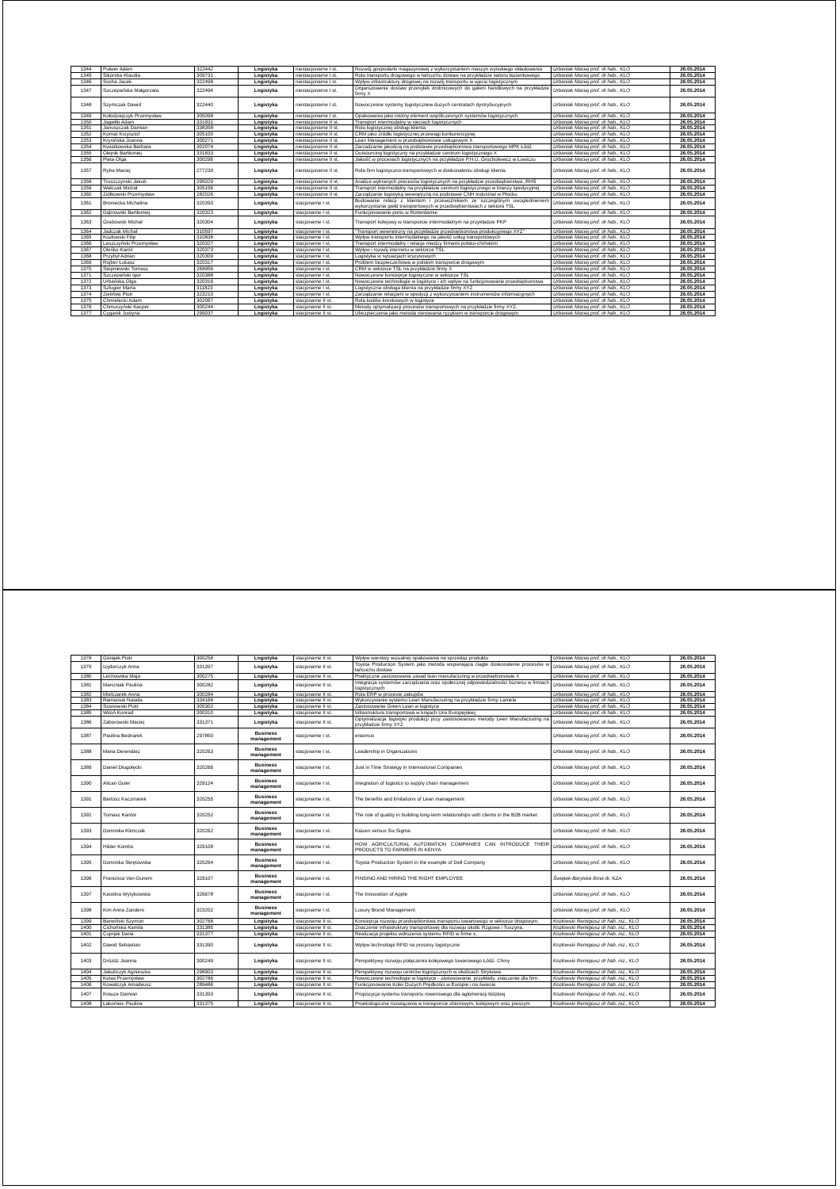| 1344 | Pulwer Adam | 322442 | Logistyka | niestacjonarne I st. | Rozwój gospodarki magazynowej z wykorzystaniem maszyn wysokiego składowania | Urbaniak Maciej prof. dr hab., KLO | 26.05.2014 |
| 1345 | Sikorska Klaudia | 309731 | Logistyka | niestacjonarne I st. | Rola transportu drogowego w łańcuchu dostaw na przykładzie salonu łazienkowego | Urbaniak Maciej prof. dr hab., KLO | 26.05.2014 |
| 1346 | Socha Jacek | 322498 | Logistyka | niestacjonarne I st. | Wpływ infrastruktury drogowej na rozwój transportu w ujęciu logistycznym | Urbaniak Maciej prof. dr hab., KLO | 26.05.2014 |
| 1347 | Szczepańska Małgorzata | 322494 | Logistyka | niestacjonarne I st. | Organizowanie dostaw przesyłek drobnicowych do galerii handlowych na przykładzie firmy X | Urbaniak Maciej prof. dr hab., KLO | 26.05.2014 |
| 1348 | Szymczak Dawid | 322440 | Logistyka | niestacjonarne I st. | Nowoczesne systemy logistycznew dużych centralach dystrybucyjnych | Urbaniak Maciej prof. dr hab., KLO | 26.05.2014 |
| 1349 | Kołodziejczyk Przemysław | 305098 | Logistyka | niestacjonarne I st. | Opakowania jako istotny element współczesnych systemów logistycznych | Urbaniak Maciej prof. dr hab., KLO | 26.05.2014 |
| 1350 | Jagiełło Adam | 331831 | Logistyka | niestacjonarne II st. | Transport intermodalny w sieciach logistycznych | Urbaniak Maciej prof. dr hab., KLO | 26.05.2014 |
| 1351 | Januszczak Damian | 338358 | Logistyka | niestacjonarne II st. | Rola logistycznej obsługi klienta | Urbaniak Maciej prof. dr hab., KLO | 26.05.2014 |
| 1352 | Kornat Krzysztof | 305100 | Logistyka | niestacjonarne II st. | CRM jako źródło logistycznej przewagi konkurencyjnej | Urbaniak Maciej prof. dr hab., KLO | 26.05.2014 |
| 1353 | Krysińska Joanna | 300271 | Logistyka | niestacjonarne II st. | Lean Management w przedsiębiorstwie usługowym X | Urbaniak Maciej prof. dr hab., KLO | 26.05.2014 |
| 1354 | Kwiatkowska Barbara | 302074 | Logistyka | niestacjonarne II st. | Zarzadzanie jakością na podstawie przedsiębiorstwa transportowego MPK Łódź | Urbaniak Maciej prof. dr hab., KLO | 26.05.2014 |
| 1355 | Olejnik Bartłomiej | 331833 | Logistyka | niestacjonarne II st. | Outsourcing logistyczny na przykładzie centrum logistycznego X | Urbaniak Maciej prof. dr hab., KLO | 26.05.2014 |
| 1356 | Pieta Olga | 300296 | Logistyka | niestacjonarne II st. | Jakość w procesach logistycznych na przykładzie P.H.U. Grocholewicz w Łowiczu | Urbaniak Maciej prof. dr hab., KLO | 26.05.2014 |
| 1357 | Ryba Maciej | 277239 | Logistyka | niestacjonarne II st. | Rola firm logistyczno-transportowych w doskonaleniu obsługi klienta | Urbaniak Maciej prof. dr hab., KLO | 26.05.2014 |
| 1358 | Truszczynski Jakub | 295029 | Logistyka | niestacjonarne II st. | Analiza wybranych procesów logistycznych na przykładzie przedsiębiorstwa „RHS | Urbaniak Maciej prof. dr hab., KLO | 26.05.2014 |
| 1359 | Walczak Michał | 305156 | Logistyka | niestacjonarne II st. | Transport intermodalny na przykładzie centrum logistycznego w branży spedycyjnej | Urbaniak Maciej prof. dr hab., KLO | 26.05.2014 |
| 1360 | Ziółkowski Przemysław | 282026 | Logistyka | niestacjonarne II st. | Zarządzanie logistyką wewnętrzną na podstawie CNH Industrial w Płocku | Urbaniak Maciej prof. dr hab., KLO | 26.05.2014 |
| 1361 | Broniecka Michalina | 320393 | Logistyka | stacjonarne I st. | Budowanie relacji z klientem i przewoźnikiem ze szczególnym uwzglednieniem wykorzystania giełd transportowych w przedsiębiorstwach z sektora TSL | Urbaniak Maciej prof. dr hab., KLO | 26.05.2014 |
| 1362 | Dąbrowski Bartłomiej | 320323 | Logistyka | stacjonarne I st. | Funkcjonowanie portu w Rotterdamie | Urbaniak Maciej prof. dr hab., KLO | 26.05.2014 |
| 1363 | Grabowski Michał | 320304 | Logistyka | stacjonarne I st. | Transport kolejowy w transporcie intermodalnym na przykładzie PKP | Urbaniak Maciej prof. dr hab., KLO | 26.05.2014 |
| 1364 | Jadczak Michał | 310597 | Logistyka | stacjonarne I st. | "Transport wewnętrzny na przykładzie przedsiębiorstwa produkcyjnego XYZ" | Urbaniak Maciej prof. dr hab., KLO | 26.05.2014 |
| 1365 | Kozłowski Filip | 310838 | Logistyka | stacjonarne I st. | Wpływ transportu intermodalnego na jakość usług transportowych | Urbaniak Maciej prof. dr hab., KLO | 26.05.2014 |
| 1366 | Leszczyński Przemysław | 320327 | Logistyka | stacjonarne I st. | Transport intermodalny i relacje miedzy firmami polsko-chińskimi | Urbaniak Maciej prof. dr hab., KLO | 26.05.2014 |
| 1367 | Oleśko Kamil | 320373 | Logistyka | stacjonarne I st. | Wpływ i rozwój internetu w sektorze TSL | Urbaniak Maciej prof. dr hab., KLO | 26.05.2014 |
| 1368 | Przybył Adrian | 320309 | Logistyka | stacjonarne I st. | Logistyka w sytuacjach kryzysowych | Urbaniak Maciej prof. dr hab., KLO | 26.05.2014 |
| 1369 | Rojber Łukasz | 320317 | Logistyka | stacjonarne I st. | Problem bezpieczeństwa w polskim transporcie drogowym | Urbaniak Maciej prof. dr hab., KLO | 26.05.2014 |
| 1370 | Stepniewski Tomasz | 268956 | Logistyka | stacjonarne I st. | CRM w sektorze TSL na przykładzie firmy X | Urbaniak Maciej prof. dr hab., KLO | 26.05.2014 |
| 1371 | Szczepański Igor | 320388 | Logistyka | stacjonarne I st. | Nowoczesne koncepcje logistyczne w sektorze TSL | Urbaniak Maciej prof. dr hab., KLO | 26.05.2014 |
| 1372 | Urbańska Olga | 320316 | Logistyka | stacjonarne I st. | Nowoczesne technologie w logistyce i ich wpływ na funkcjonowanie przedsiębiorstwa | Urbaniak Maciej prof. dr hab., KLO | 26.05.2014 |
| 1373 | Szfugier Marta | 311823 | Logistyka | stacjonarne I st. | Logistyczna obsługa klienta na przykładzie firmy XYZ | Urbaniak Maciej prof. dr hab., KLO | 26.05.2014 |
| 1374 | Zieliński Piotr | 323210 | Logistyka | stacjonarne I st. | Zarządzanie relacjami w spedycji z wykorzystaniem instrumentów informacyjnych | Urbaniak Maciej prof. dr hab., KLO | 26.05.2014 |
| 1375 | Chmielecki Adam | 302067 | Logistyka | stacjonarne II st. | Rola kodów kreskowych w logistyce | Urbaniak Maciej prof. dr hab., KLO | 26.05.2014 |
| 1376 | Chmurzyński Kacper | 300244 | Logistyka | stacjonarne II st. | Metody optymalizacji procesów transportowych na przykładzie firmy XYZ. | Urbaniak Maciej prof. dr hab., KLO | 26.05.2014 |
| 1377 | Cyganik Justyna | 299037 | Logistyka | stacjonarne II st. | Ubezpieczenia jako metoda sterowania ryzykiem w transporcie drogowym | Urbaniak Maciej prof. dr hab., KLO | 26.05.2014 |
| 1378 | Górajek Piotr | 300258 | Logistyka | stacjonarne II st. | Wpływ warstwy wizualnej opakowania na sprzedaż produktu | Urbaniak Maciej prof. dr hab., KLO | 26.05.2014 |
| 1379 | Izydorczyk Anna | 331397 | Logistyka | stacjonarne II st. | Toyota Production System jako metoda wspierająca ciągłe doskonalenie procesów w łańcuchu dostaw | Urbaniak Maciej prof. dr hab., KLO | 26.05.2014 |
| 1380 | Lechowska Maja | 300275 | Logistyka | stacjonarne II st. | Praktyczne zastosowanie zasad lean manufacturing w przedsiębiorstwie X | Urbaniak Maciej prof. dr hab., KLO | 26.05.2014 |
| 1381 | Marciniak Paulina | 300282 | Logistyka | stacjonarne II st. | Integracja systemów zarządzania oraz społecznej odpowiedzialności biznesu w firmach logistycznych | Urbaniak Maciej prof. dr hab., KLO | 26.05.2014 |
| 1382 | Mielczarek Anna | 300284 | Logistyka | stacjonarne II st. | Rola ERP w procesie zakupów | Urbaniak Maciej prof. dr hab., KLO | 26.05.2014 |
| 1383 | Ramaniuk Natalia | 334168 | Logistyka | stacjonarne II st. | Wykorzystanie systemu Lean Manufacturing na przykładzie firmy Lamela | Urbaniak Maciej prof. dr hab., KLO | 26.05.2014 |
| 1384 | Sosnowski Piotr | 300302 | Logistyka | stacjonarne II st. | Zastosowanie Green Lean w logistyce | Urbaniak Maciej prof. dr hab., KLO | 26.05.2014 |
| 1385 | Witoń Konrad | 300310 | Logistyka | stacjonarne II st. | Infrastruktura transportowa w krajach Unii Europejskiej | Urbaniak Maciej prof. dr hab., KLO | 26.05.2014 |
| 1386 | Zaborowski Maciej | 331371 | Logistyka | stacjonarne II st. | Optymalizacja logistyki produkcji przy zastosowanuiu metody Leen Manufacturing na przykładzie firmy XYZ | Urbaniak Maciej prof. dr hab., KLO | 26.05.2014 |
| 1387 | Paulina Bednarek | 297850 | Business management | stacjonarne I st. | erasmus | Urbaniak Maciej prof. dr hab., KLO | 26.05.2014 |
| 1388 | Maria Derendarz | 320263 | Business management | stacjonarne I st. | Leadership in Organizations | Urbaniak Maciej prof. dr hab., KLO | 26.05.2014 |
| 1389 | Daniel Długołęcki | 320266 | Business management | stacjonarne I st. | Just in Time Strategy in International Companies | Urbaniak Maciej prof. dr hab., KLO | 26.05.2014 |
| 1390 | Alican Guler | 329124 | Business management | stacjonarne I st. | Integration of logistics to supply chain management | Urbaniak Maciej prof. dr hab., KLO | 26.05.2014 |
| 1391 | Bartosz Kaczmarek | 320255 | Business management | stacjonarne I st. | The benefits and limitations of Lean management | Urbaniak Maciej prof. dr hab., KLO | 26.05.2014 |
| 1392 | Tomasz Kantor | 320252 | Business management | stacjonarne I st. | The role of quality in building long-term relationships with clients in the B2B market | Urbaniak Maciej prof. dr hab., KLO | 26.05.2014 |
| 1393 | Dominika Klimczak | 320262 | Business management | stacjonarne I st. | Kaizen versus Six Sigma | Urbaniak Maciej prof. dr hab., KLO | 26.05.2014 |
| 1394 | Hilder Kombo | 329108 | Business management | stacjonarne I st. | HOW AGRICULTURAL AUTOMATION COMPANIES CAN INTRODUCE THEIR PRODUCTS TO FARMERS IN KENYA | Urbaniak Maciej prof. dr hab., KLO | 26.05.2014 |
| 1395 | Dominika Skrętowska | 320264 | Business management | stacjonarne I st. | Toyota Production System in the example of Dell Company | Urbaniak Maciej prof. dr hab., KLO | 26.05.2014 |
| 1396 | Francisca Van-Dunem | 329107 | Business management | stacjonarne I st. | FINDING AND HIRING THE RIGHT EMPLOYEE | Świątek-Barylska Ilona dr, KZA | 26.05.2014 |
| 1397 | Karolina Wytykowska | 326678 | Business management | stacjonarne I st. | The Innovation of Apple | Urbaniak Maciej prof. dr hab., KLO | 26.05.2014 |
| 1398 | Kim Anna Zanders | 323202 | Business management | stacjonarne I st. | Luxury Brand Management | Urbaniak Maciej prof. dr hab., KLO | 26.05.2014 |
| 1399 | Barwiński Szymon | 302768 | Logistyka | stacjonarne II st. | Koncepcja rozwoju przedsiębiorstwa transportu towarowego w sektorze drogowym. | Kozłowski Remigiusz dr hab. inż., KLO | 26.05.2014 |
| 1400 | Cichońska Kamila | 331385 | Logistyka | stacjonarne II st. | Znaczenie infrastruktury transportowej dla rozwoju okolic Rzgowa i Tuszyna. | Kozłowski Remigiusz dr hab. inż., KLO | 26.05.2014 |
| 1401 | Cuprjak Daria | 331377 | Logistyka | stacjonarne II st. | Realizacja projektu wdrożenia systemu RFID w firme x. | Kozłowski Remigiusz dr hab. inż., KLO | 26.05.2014 |
| 1402 | Dawid Sebastian | 331390 | Logistyka | stacjonarne II st. | Wpływ technologii RFID na procesy logistyczne | Kozłowski Remigiusz dr hab. inż., KLO | 26.05.2014 |
| 1403 | Dróżdż Joanna | 300249 | Logistyka | stacjonarne II st. | Perspektywy rozwoju połączenia kolejowego towarowego Łódź- Chiny | Kozłowski Remigiusz dr hab. inż., KLO | 26.05.2014 |
| 1404 | Jakubczyk Agnieszka | 298903 | Logistyka | stacjonarne II st. | Perspektywy rozwoju centrów logistycznych w okolicach Strykowa | Kozłowski Remigiusz dr hab. inż., KLO | 26.05.2014 |
| 1405 | Kotas Przemysław | 302786 | Logistyka | stacjonarne II st. | Nowoczesne technologie w logistyce - zastosowanie, przykłady, znaczenie dla firm. | Kozłowski Remigiusz dr hab. inż., KLO | 26.05.2014 |
| 1406 | Kowalczyk Amadeusz | 289486 | Logistyka | stacjonarne II st. | Funkcjonowanie Kolei Dużych Prędkości w Europie i na świecie | Kozłowski Remigiusz dr hab. inż., KLO | 26.05.2014 |
| 1407 | Krauze Damian | 331393 | Logistyka | stacjonarne II st. | Propozycja systemu transportu rowerowego dla aglomeracji łódzkiej | Kozłowski Remigiusz dr hab. inż., KLO | 26.05.2014 |
| 1408 | Łakomiec Paulina | 331375 | Logistyka | stacjonarne II st. | Proekologiczne rozwiązania w transporcie zbiorowym, kolejowym oraz pieszym | Kozłowski Remigiusz dr hab. inż., KLO | 26.05.2014 |